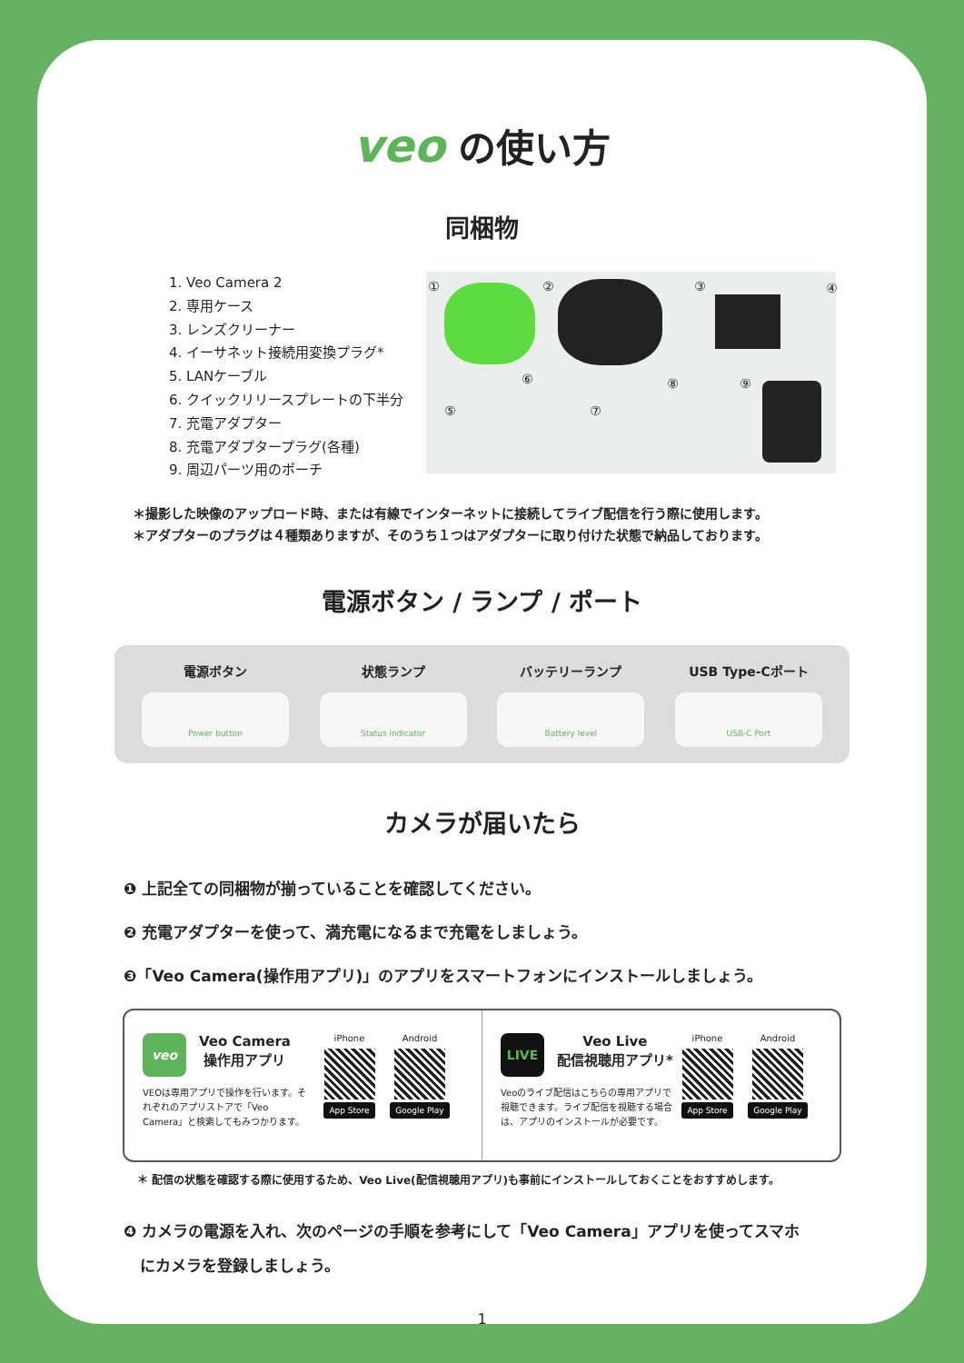veo の使い方
同梱物
1. Veo Camera 2
2. 専用ケース
3. レンズクリーナー
4. イーサネット接続用変換プラグ*
5. LANケーブル
6. クイックリリースプレートの下半分
7. 充電アダプター
8. 充電アダプタープラグ(各種)
9. 周辺パーツ用のポーチ
① ② ③ ④
⑤
⑥
⑦
⑧ ⑨
＊撮影した映像のアップロード時、または有線でインターネットに接続してライブ配信を行う際に使用します。
＊アダプターのプラグは４種類ありますが、そのうち１つはアダプターに取り付けた状態で納品しております。
電源ボタン / ランプ / ポート
電源ボタン
Power button
状態ランプ
Status indicator
バッテリーランプ
Battery level
USB Type-Cポート
USB-C Port
カメラが届いたら
❶ 上記全ての同梱物が揃っていることを確認してください。
❷ 充電アダプターを使って、満充電になるまで充電をしましょう。
❸「Veo Camera(操作用アプリ)」のアプリをスマートフォンにインストールしましょう。
veo
Veo Camera
操作用アプリ
VEOは専用アプリで操作を行います。それぞれのアプリストアで「Veo Camera」と検索してもみつかります。
iPhone
App Store
Android
Google Play
LIVE
Veo Live
配信視聴用アプリ*
Veoのライブ配信はこちらの専用アプリで視聴できます。ライブ配信を視聴する場合は、アプリのインストールが必要です。
iPhone
App Store
Android
Google Play
＊ 配信の状態を確認する際に使用するため、Veo Live(配信視聴用アプリ)も事前にインストールしておくことをおすすめします。
❹ カメラの電源を入れ、次のページの手順を参考にして「Veo Camera」アプリを使ってスマホ
にカメラを登録しましょう。
1